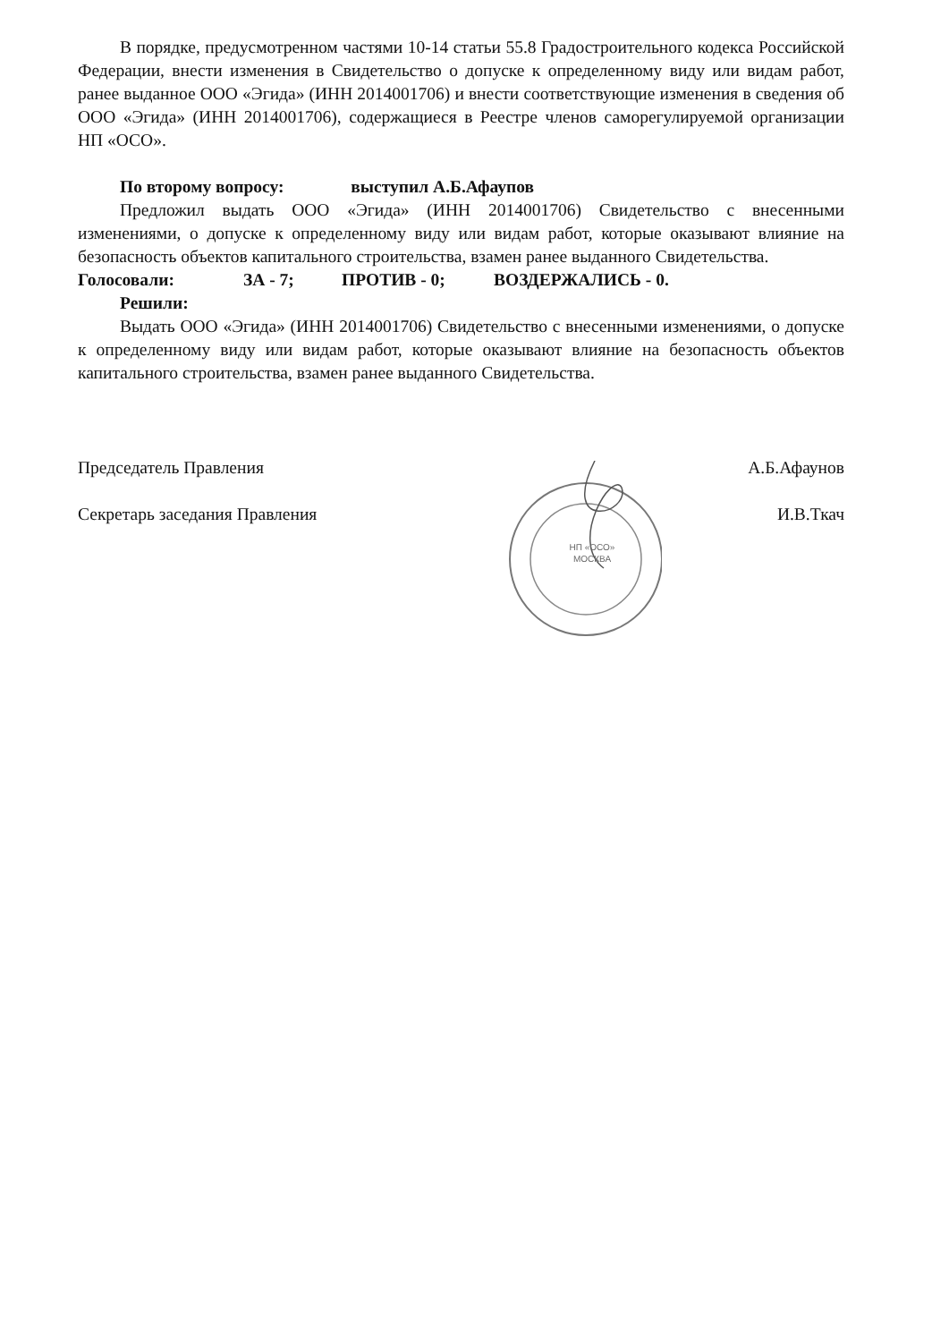В порядке, предусмотренном частями 10-14 статьи 55.8 Градостроительного кодекса Российской Федерации, внести изменения в Свидетельство о допуске к определенному виду или видам работ, ранее выданное ООО «Эгида» (ИНН 2014001706) и внести соответствующие изменения в сведения об ООО «Эгида» (ИНН 2014001706), содержащиеся в Реестре членов саморегулируемой организации НП «ОСО».
По второму вопросу: выступил А.Б.Афаупов
Предложил выдать ООО «Эгида» (ИНН 2014001706) Свидетельство с внесенными изменениями, о допуске к определенному виду или видам работ, которые оказывают влияние на безопасность объектов капитального строительства, взамен ранее выданного Свидетельства.
Голосовали: ЗА - 7; ПРОТИВ - 0; ВОЗДЕРЖАЛИСЬ - 0.
Решили:
Выдать ООО «Эгида» (ИНН 2014001706) Свидетельство с внесенными изменениями, о допуске к определенному виду или видам работ, которые оказывают влияние на безопасность объектов капитального строительства, взамен ранее выданного Свидетельства.
Председатель Правления А.Б.Афаунов
Секретарь заседания Правления И.В.Ткач
НП «ОСО»
МОСКВА